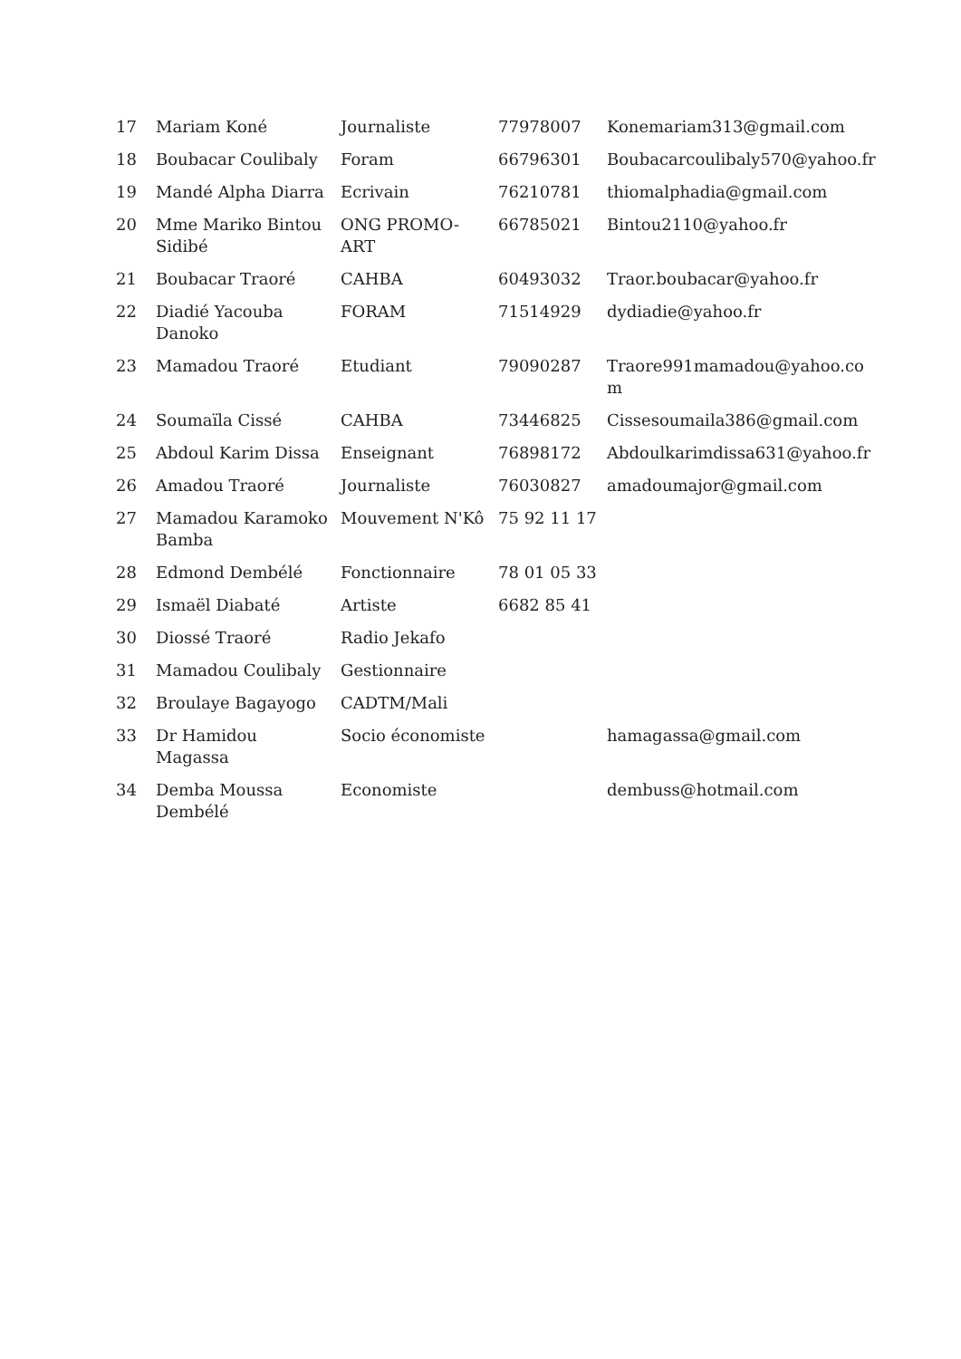| 17 | Mariam Koné | Journaliste | 77978007 | Konemariam313@gmail.com |
| 18 | Boubacar Coulibaly | Foram | 66796301 | Boubacarcoulibaly570@yahoo.fr |
| 19 | Mandé Alpha Diarra | Ecrivain | 76210781 | thiomalphadia@gmail.com |
| 20 | Mme Mariko Bintou Sidibé | ONG PROMO-ART | 66785021 | Bintou2110@yahoo.fr |
| 21 | Boubacar Traoré | CAHBA | 60493032 | Traor.boubacar@yahoo.fr |
| 22 | Diadié Yacouba Danoko | FORAM | 71514929 | dydiadie@yahoo.fr |
| 23 | Mamadou Traoré | Etudiant | 79090287 | Traore991mamadou@yahoo.co m |
| 24 | Soumaïla Cissé | CAHBA | 73446825 | Cissesoumaila386@gmail.com |
| 25 | Abdoul Karim Dissa | Enseignant | 76898172 | Abdoulkarimdissa631@yahoo.fr |
| 26 | Amadou Traoré | Journaliste | 76030827 | amadoumajor@gmail.com |
| 27 | Mamadou Karamoko Bamba | Mouvement N'Kô | 75 92 11 17 | |
| 28 | Edmond Dembélé | Fonctionnaire | 78 01 05 33 | |
| 29 | Ismaël Diabaté | Artiste | 6682 85 41 | |
| 30 | Diossé Traoré | Radio Jekafo | | |
| 31 | Mamadou Coulibaly | Gestionnaire | | |
| 32 | Broulaye Bagayogo | CADTM/Mali | | |
| 33 | Dr Hamidou Magassa | Socio économiste | | hamagassa@gmail.com |
| 34 | Demba Moussa Dembélé | Economiste | | dembuss@hotmail.com |